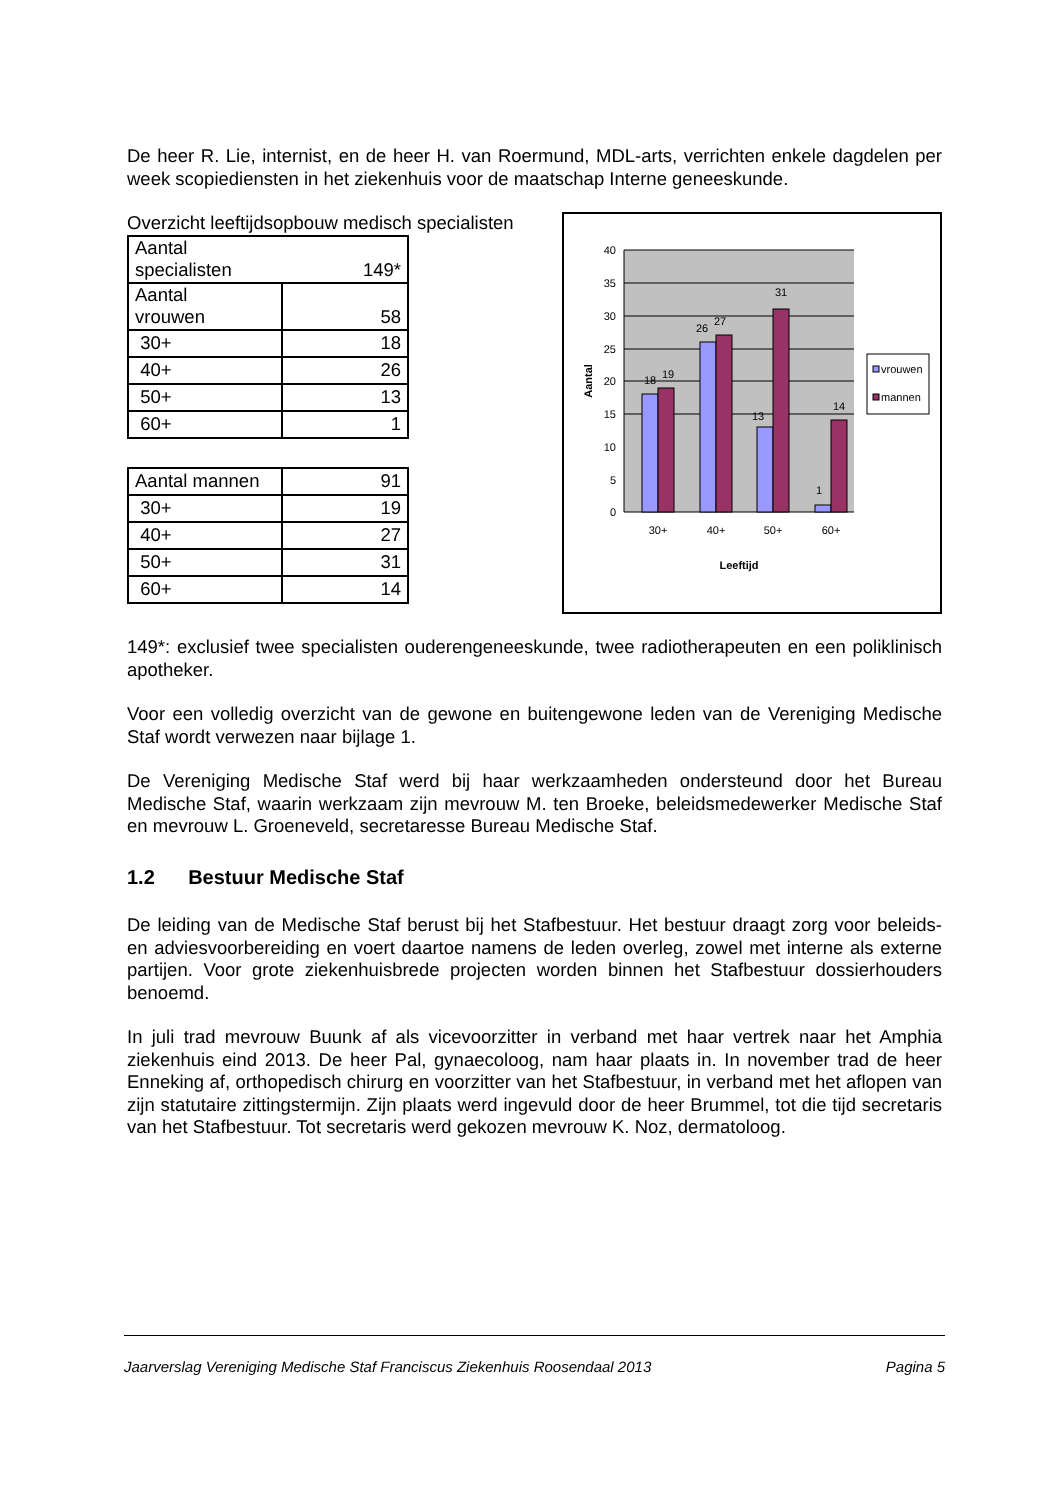De heer R. Lie, internist, en de heer H. van Roermund, MDL-arts, verrichten enkele dagdelen per week scopiediensten in het ziekenhuis voor de maatschap Interne geneeskunde.
Overzicht leeftijdsopbouw medisch specialisten
| Aantal specialisten 149* | |
| Aantal vrouwen | 58 |
| 30+ | 18 |
| 40+ | 26 |
| 50+ | 13 |
| 60+ | 1 |
| Aantal mannen | 91 |
| 30+ | 19 |
| 40+ | 27 |
| 50+ | 31 |
| 60+ | 14 |
40
35
30
25
20
15
10
5
0
18
19
26
27
13
31
1
14
30+
40+
50+
60+
Leeftijd
Aantal
vrouwen
mannen
149*: exclusief twee specialisten ouderengeneeskunde, twee radiotherapeuten en een poliklinisch apotheker.
Voor een volledig overzicht van de gewone en buitengewone leden van de Vereniging Medische Staf wordt verwezen naar bijlage 1.
De Vereniging Medische Staf werd bij haar werkzaamheden ondersteund door het Bureau Medische Staf, waarin werkzaam zijn mevrouw M. ten Broeke, beleidsmedewerker Medische Staf en mevrouw L. Groeneveld, secretaresse Bureau Medische Staf.
1.2 Bestuur Medische Staf
De leiding van de Medische Staf berust bij het Stafbestuur. Het bestuur draagt zorg voor beleids- en adviesvoorbereiding en voert daartoe namens de leden overleg, zowel met interne als externe partijen. Voor grote ziekenhuisbrede projecten worden binnen het Stafbestuur dossierhouders benoemd.
In juli trad mevrouw Buunk af als vicevoorzitter in verband met haar vertrek naar het Amphia ziekenhuis eind 2013. De heer Pal, gynaecoloog, nam haar plaats in. In november trad de heer Enneking af, orthopedisch chirurg en voorzitter van het Stafbestuur, in verband met het aflopen van zijn statutaire zittingstermijn. Zijn plaats werd ingevuld door de heer Brummel, tot die tijd secretaris van het Stafbestuur. Tot secretaris werd gekozen mevrouw K. Noz, dermatoloog.
Jaarverslag Vereniging Medische Staf Franciscus Ziekenhuis Roosendaal 2013 Pagina 5